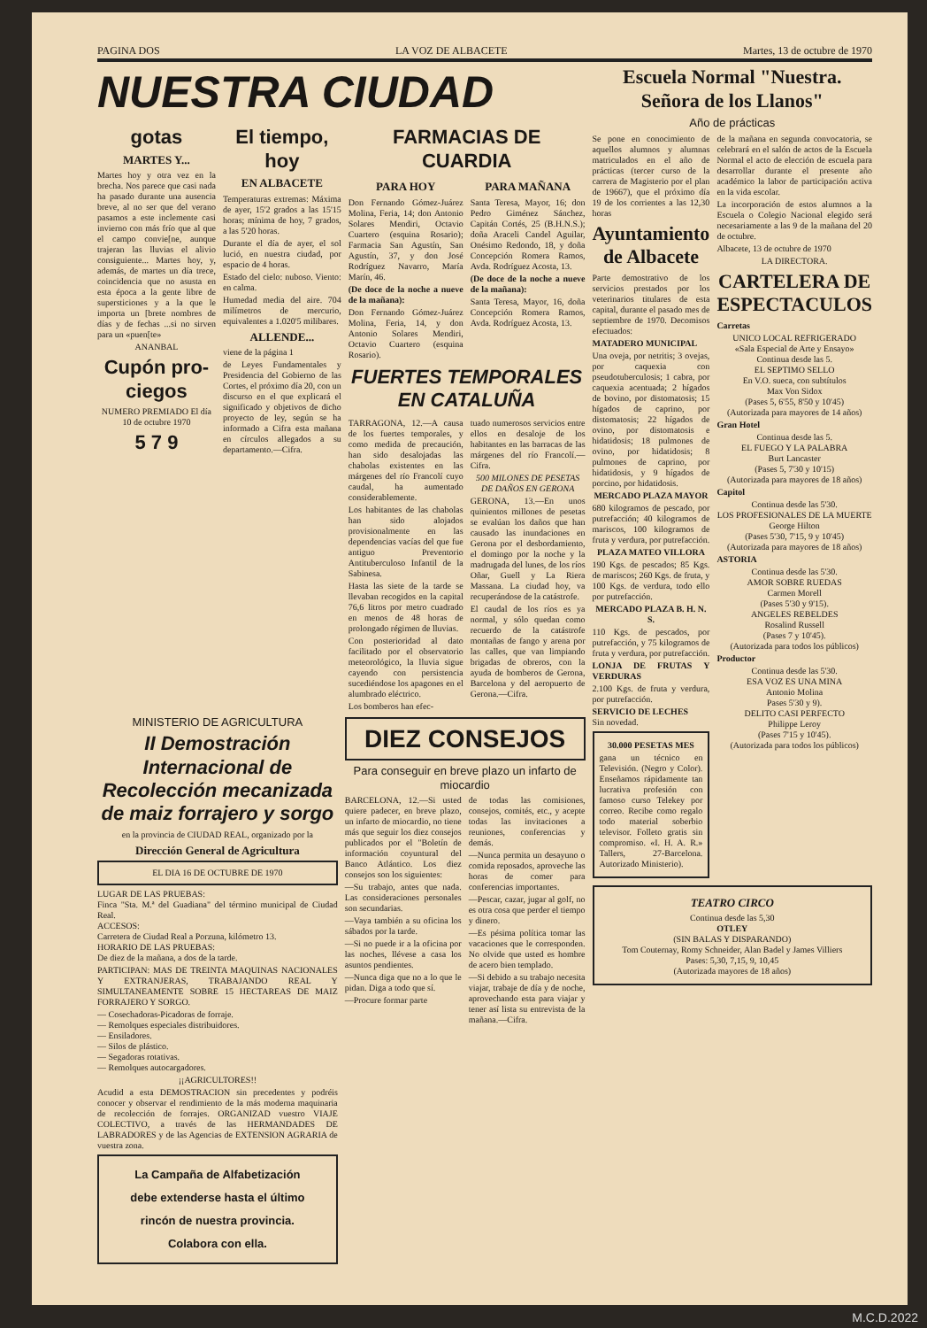PAGINA DOS LA VOZ DE ALBACETE Martes, 13 de octubre de 1970
NUESTRA CIUDAD
gotas
MARTES Y...
Martes hoy y otra vez en la brecha. Nos parece que casi nada ha pasado durante una ausencia breve, al no ser que del verano pasamos a este inclemente casi invierno con más frío que al que el campo convie[ne, aunque trajeran las lluvias el alivio consiguiente... Martes hoy, y, además, de martes un día trece, coincidencia que no asusta en esta época a la gente libre de supersticiones y a la que le importa un [brete nombres de días y de fechas ...si no sirven para un «puen[te»
ANANBAL
Cupón pro-ciegos
NUMERO PREMIADO El día 10 de octubre 1970
5 7 9
El tiempo, hoy
EN ALBACETE
Temperaturas extremas: Máxima de ayer, 15'2 grados a las 15'15 horas; mínima de hoy, 7 grados, a las 5'20 horas.
Durante el día de ayer, el sol lució, en nuestra ciudad, por espacio de 4 horas.
Estado del cielo: nuboso. Viento: en calma.
Humedad media del aire. 704 milímetros de mercurio, equivalentes a 1.020'5 milibares.
ALLENDE...
viene de la página 1
de Leyes Fundamentales y Presidencia del Gobierno de las Cortes, el próximo día 20, con un discurso en el que explicará el significado y objetivos de dicho proyecto de ley, según se ha informado a Cifra esta mañana en círculos allegados a su departamento.—Cifra.
FARMACIAS DE CUARDIA
PARA HOY
Don Fernando Gómez-Juárez Molina, Feria, 14; don Antonio Solares Mendiri, Octavio Cuartero (esquina Rosario); Farmacia San Agustín, San Agustín, 37, y don José Rodríguez Navarro, María Marín, 46.
(De doce de la noche a nueve de la mañana):
Don Fernando Gómez-Juárez Molina, Feria, 14, y don Antonio Solares Mendiri, Octavio Cuartero (esquina Rosario).
PARA MAÑANA
Santa Teresa, Mayor, 16; don Pedro Giménez Sánchez, Capitán Cortés, 25 (B.H.N.S.); doña Araceli Candel Aguilar, Onésimo Redondo, 18, y doña Concepción Romera Ramos, Avda. Rodríguez Acosta, 13.
(De doce de la noche a nueve de la mañana):
Santa Teresa, Mayor, 16, doña Concepción Romera Ramos, Avda. Rodríguez Acosta, 13.
FUERTES TEMPORALES EN CATALUÑA
TARRAGONA, 12.—A causa de los fuertes temporales, y como medida de precaución, han sido desalojadas las chabolas existentes en las márgenes del río Francolí cuyo caudal, ha aumentado considerablemente.
Los habitantes de las chabolas han sido alojados provisionalmente en las dependencias vacías del que fue antiguo Preventorio Antituberculoso Infantil de la Sabinesa.
Hasta las siete de la tarde se llevaban recogidos en la capital 76,6 litros por metro cuadrado en menos de 48 horas de prolongado régimen de lluvias.
Con posterioridad al dato facilitado por el observatorio meteorológico, la lluvia sigue cayendo con persistencia sucediéndose los apagones en el alumbrado eléctrico.
Los bomberos han efec-
tuado numerosos servicios entre ellos en desaloje de los habitantes en las barracas de las márgenes del río Francolí.—Cifra.
500 MILONES DE PESETAS DE DAÑOS EN GERONA
GERONA, 13.—En unos quinientos millones de pesetas se evalúan los daños que han causado las inundaciones en Gerona por el desbordamiento, el domingo por la noche y la madrugada del lunes, de los ríos Oñar, Guell y La Riera Massana. La ciudad hoy, va recuperándose de la catástrofe.
El caudal de los ríos es ya normal, y sólo quedan como recuerdo de la catástrofe montañas de fango y arena por las calles, que van limpiando brigadas de obreros, con la ayuda de bomberos de Gerona, Barcelona y del aeropuerto de Gerona.—Cifra.
MINISTERIO DE AGRICULTURA
II Demostración Internacional de Recolección mecanizada de maiz forrajero y sorgo
en la provincia de CIUDAD REAL, organizado por la
Dirección General de Agricultura
EL DIA 16 DE OCTUBRE DE 1970
LUGAR DE LAS PRUEBAS:
Finca "Sta. M.ª del Guadiana" del término municipal de Ciudad Real.
ACCESOS:
Carretera de Ciudad Real a Porzuna, kilómetro 13.
HORARIO DE LAS PRUEBAS:
De diez de la mañana, a dos de la tarde.
PARTICIPAN: MAS DE TREINTA MAQUINAS NACIONALES Y EXTRANJERAS, TRABAJANDO REAL Y SIMULTANEAMENTE SOBRE 15 HECTAREAS DE MAIZ FORRAJERO Y SORGO.
— Cosechadoras-Picadoras de forraje.
— Remolques especiales distribuidores.
— Ensiladores.
— Silos de plástico.
— Segadoras rotativas.
— Remolques autocargadores.
¡¡AGRICULTORES!!
Acudid a esta DEMOSTRACION sin precedentes y podréis conocer y observar el rendimiento de la más moderna maquinaria de recolección de forrajes. ORGANIZAD vuestro VIAJE COLECTIVO, a través de las HERMANDADES DE LABRADORES y de las Agencias de EXTENSION AGRARIA de vuestra zona.
La Campaña de Alfabetización
debe extenderse hasta el último
rincón de nuestra provincia.
Colabora con ella.
DIEZ CONSEJOS
Para conseguir en breve plazo un infarto de miocardio
BARCELONA, 12.—Si usted quiere padecer, en breve plazo, un infarto de miocardio, no tiene más que seguir los diez consejos publicados por el "Boletín de información coyuntural del Banco Atlántico. Los diez consejos son los siguientes:
—Su trabajo, antes que nada. Las consideraciones personales son secundarias.
—Vaya también a su oficina los sábados por la tarde.
—Si no puede ir a la oficina por las noches, llévese a casa los asuntos pendientes.
—Nunca diga que no a lo que le pidan. Diga a todo que sí.
—Procure formar parte
de todas las comisiones, consejos, comités, etc., y acepte todas las invitaciones a reuniones, conferencias y demás.
—Nunca permita un desayuno o comida reposados, aproveche las horas de comer para conferencias importantes.
—Pescar, cazar, jugar al golf, no es otra cosa que perder el tiempo y dinero.
—Es pésima política tomar las vacaciones que le corresponden. No olvide que usted es hombre de acero bien templado.
—Si debido a su trabajo necesita viajar, trabaje de día y de noche, aprovechando esta para viajar y tener así lista su entrevista de la mañana.—Cifra.
Escuela Normal "Nuestra. Señora de los Llanos"
Año de prácticas
Se pone en conocimiento de aquellos alumnos y alumnas matriculados en el año de prácticas (tercer curso de la carrera de Magisterio por el plan de 19667), que el próximo día 19 de los corrientes a las 12,30 horas
Ayuntamiento de Albacete
Parte demostrativo de los servicios prestados por los veterinarios titulares de esta capital, durante el pasado mes de septiembre de 1970. Decomisos efectuados:
MATADERO MUNICIPAL
Una oveja, por netritis; 3 ovejas, por caquexia con pseudotuberculosis; 1 cabra, por caquexia acentuada; 2 hígados de bovino, por distomatosis; 15 hígados de caprino, por distomatosis; 22 hígados de ovino, por distomatosis e hidatidosis; 18 pulmones de ovino, por hidatidosis; 8 pulmones de caprino, por hidatidosis, y 9 hígados de porcino, por hidatidosis.
MERCADO PLAZA MAYOR
680 kilogramos de pescado, por putrefacción; 40 kilogramos de mariscos, 100 kilogramos de fruta y verdura, por putrefacción.
PLAZA MATEO VILLORA
190 Kgs. de pescados; 85 Kgs. de mariscos; 260 Kgs. de fruta, y 100 Kgs. de verdura, todo ello por putrefacción.
MERCADO PLAZA B. H. N. S.
110 Kgs. de pescados, por putrefacción, y 75 kilogramos de fruta y verdura, por putrefacción.
LONJA DE FRUTAS Y VERDURAS
2.100 Kgs. de fruta y verdura, por putrefacción.
SERVICIO DE LECHES
Sin novedad.
30.000 PESETAS MES
gana un técnico en Televisión. (Negro y Color). Enseñamos rápidamente tan lucrativa profesión con famoso curso Telekey por correo. Recibe como regalo todo material soberbio televisor. Folleto gratis sin compromiso. «I. H. A. R.» Tallers, 27-Barcelona. Autorizado Ministerio).
de la mañana en segunda convocatoria, se celebrará en el salón de actos de la Escuela Normal el acto de elección de escuela para desarrollar durante el presente año académico la labor de participación activa en la vida escolar.
La incorporación de estos alumnos a la Escuela o Colegio Nacional elegido será necesariamente a las 9 de la mañana del 20 de octubre.
Albacete, 13 de octubre de 1970
LA DIRECTORA.
CARTELERA DE ESPECTACULOS
Carretas
UNICO LOCAL REFRIGERADO
«Sala Especial de Arte y Ensayo»
Continua desde las 5.
EL SEPTIMO SELLO
En V.O. sueca, con subtítulos
Max Von Sidox
(Pases 5, 6'55, 8'50 y 10'45)
(Autorizada para mayores de 14 años)
Gran Hotel
Continua desde las 5.
EL FUEGO Y LA PALABRA
Burt Lancaster
(Pases 5, 7'30 y 10'15)
(Autorizada para mayores de 18 años)
Capitol
Continua desde las 5'30.
LOS PROFESIONALES DE LA MUERTE
George Hilton
(Pases 5'30, 7'15, 9 y 10'45)
(Autorizada para mayores de 18 años)
ASTORIA
Continua desde las 5'30.
AMOR SOBRE RUEDAS
Carmen Morell
(Pases 5'30 y 9'15).
ANGELES REBELDES
Rosalind Russell
(Pases 7 y 10'45).
(Autorizada para todos los públicos)
Productor
Continua desde las 5'30.
ESA VOZ ES UNA MINA
Antonio Molina
Pases 5'30 y 9).
DELITO CASI PERFECTO
Philippe Leroy
(Pases 7'15 y 10'45).
(Autorizada para todos los públicos)
TEATRO CIRCO
Continua desde las 5,30
OTLEY
(SIN BALAS Y DISPARANDO)
Tom Couternay, Romy Schneider, Alan Badel y James Villiers
Pases: 5,30, 7,15, 9, 10,45
(Autorizada mayores de 18 años)
M.C.D.2022